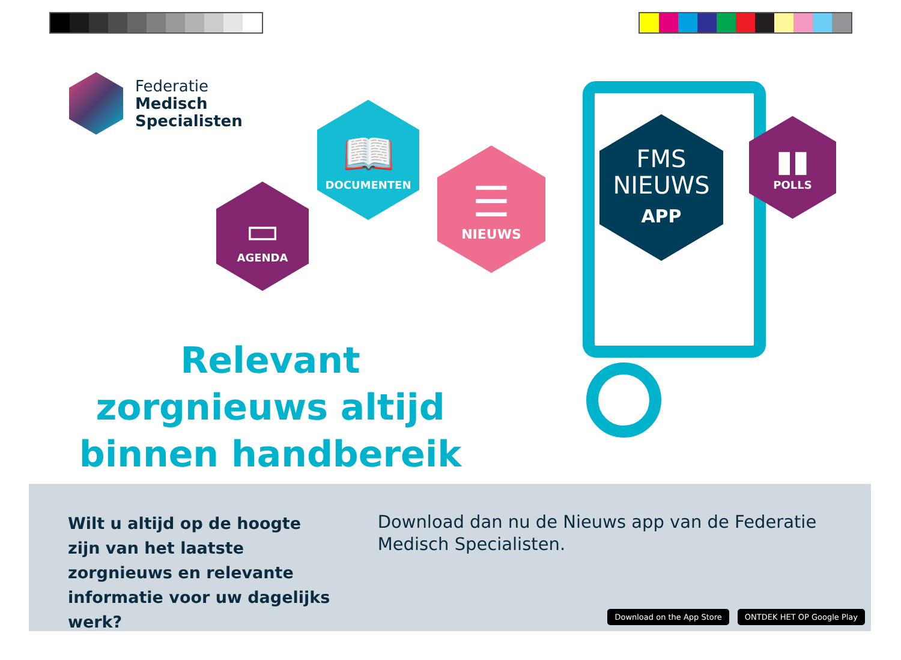Federatie
Medisch
Specialisten
▭
AGENDA
📖
DOCUMENTEN
☰
NIEUWS
FMS
NIEUWS
APP
▮▮
POLLS
Relevant zorgnieuws altijd binnen handbereik
Wilt u altijd op de hoogte zijn van het laatste zorgnieuws en relevante informatie voor uw dagelijks werk?
Download dan nu de Nieuws app van de Federatie Medisch Specialisten.
Download on the App Store ONTDEK HET OP Google Play